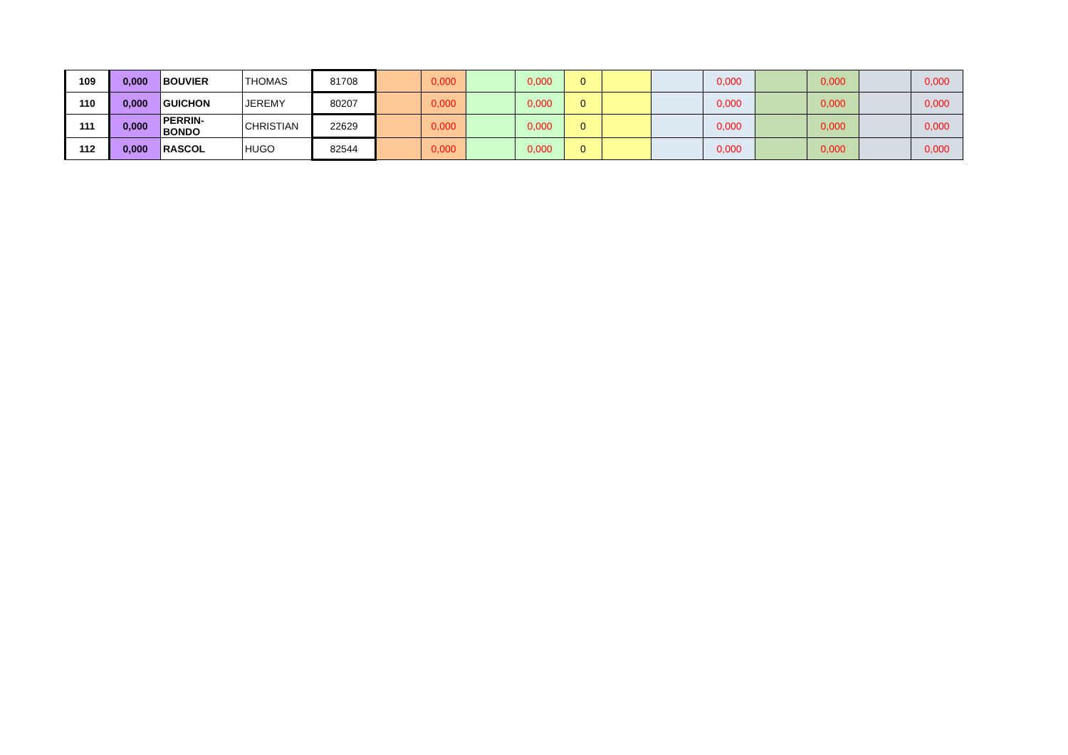| 109 | 0,000 | BOUVIER | THOMAS | 81708 | | 0,000 | | 0,000 | 0 | | | 0,000 | | 0,000 | | 0,000 |
| 110 | 0,000 | GUICHON | JEREMY | 80207 | | 0,000 | | 0,000 | 0 | | | 0,000 | | 0,000 | | 0,000 |
| 111 | 0,000 | PERRIN-BONDO | CHRISTIAN | 22629 | | 0,000 | | 0,000 | 0 | | | 0,000 | | 0,000 | | 0,000 |
| 112 | 0,000 | RASCOL | HUGO | 82544 | | 0,000 | | 0,000 | 0 | | | 0,000 | | 0,000 | | 0,000 |